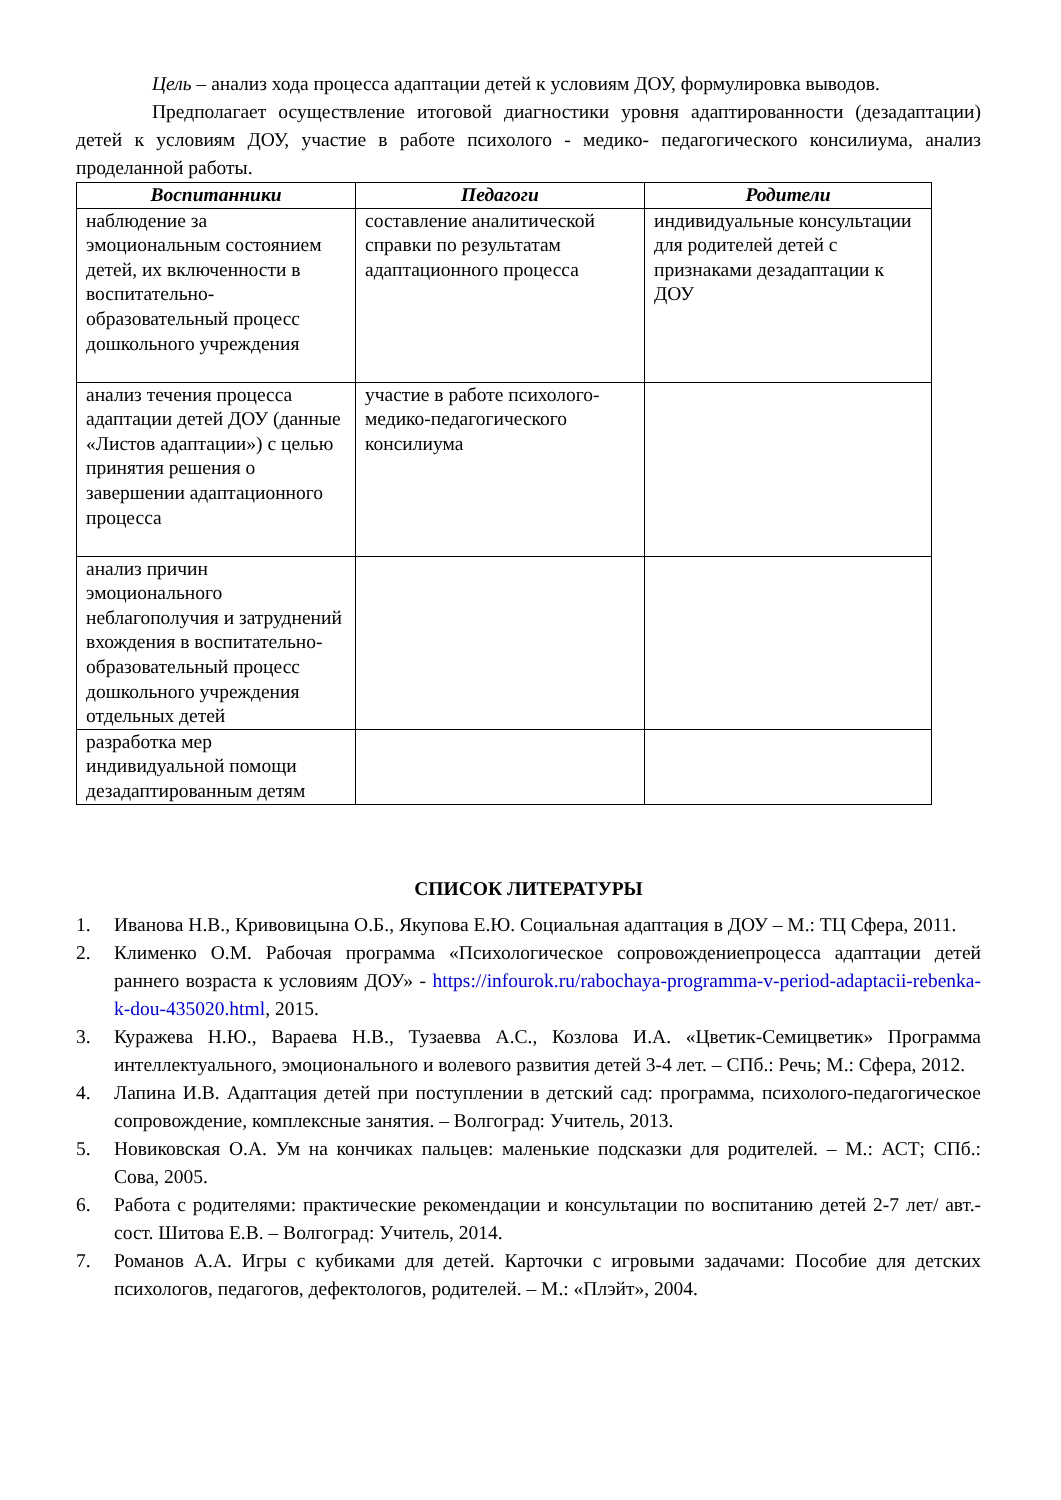Цель – анализ хода процесса адаптации детей к условиям ДОУ, формулировка выводов.
Предполагает осуществление итоговой диагностики уровня адаптированности (дезадаптации) детей к условиям ДОУ, участие в работе психолого - медико- педагогического консилиума, анализ проделанной работы.
| Воспитанники | Педагоги | Родители |
| --- | --- | --- |
| наблюдение за эмоциональным состоянием детей, их включенности в воспитательно-образовательный процесс дошкольного учреждения | составление аналитической справки по результатам адаптационного процесса | индивидуальные консультации для родителей детей с признаками дезадаптации к ДОУ |
| анализ течения процесса адаптации детей ДОУ (данные «Листов адаптации») с целью принятия решения о завершении адаптационного процесса | участие в работе психолого-медико-педагогического консилиума | |
| анализ причин эмоционального неблагополучия и затруднений вхождения в воспитательно-образовательный процесс дошкольного учреждения отдельных детей | | |
| разработка мер индивидуальной помощи дезадаптированным детям | | |
СПИСОК ЛИТЕРАТУРЫ
1. Иванова Н.В., Кривовицына О.Б., Якупова Е.Ю. Социальная адаптация в ДОУ – М.: ТЦ Сфера, 2011.
2. Клименко О.М. Рабочая программа «Психологическое сопровождениепроцесса адаптации детей раннего возраста к условиям ДОУ» - https://infourok.ru/rabochaya-programma-v-period-adaptacii-rebenka-k-dou-435020.html, 2015.
3. Куражева Н.Ю., Вараева Н.В., Тузаевва А.С., Козлова И.А. «Цветик-Семицветик» Программа интеллектуального, эмоционального и волевого развития детей 3-4 лет. – СПб.: Речь; М.: Сфера, 2012.
4. Лапина И.В. Адаптация детей при поступлении в детский сад: программа, психолого-педагогическое сопровождение, комплексные занятия. – Волгоград: Учитель, 2013.
5. Новиковская О.А. Ум на кончиках пальцев: маленькие подсказки для родителей. – М.: АСТ; СПб.: Сова, 2005.
6. Работа с родителями: практические рекомендации и консультации по воспитанию детей 2-7 лет/ авт.-сост. Шитова Е.В. – Волгоград: Учитель, 2014.
7. Романов А.А. Игры с кубиками для детей. Карточки с игровыми задачами: Пособие для детских психологов, педагогов, дефектологов, родителей. – М.: «Плэйт», 2004.